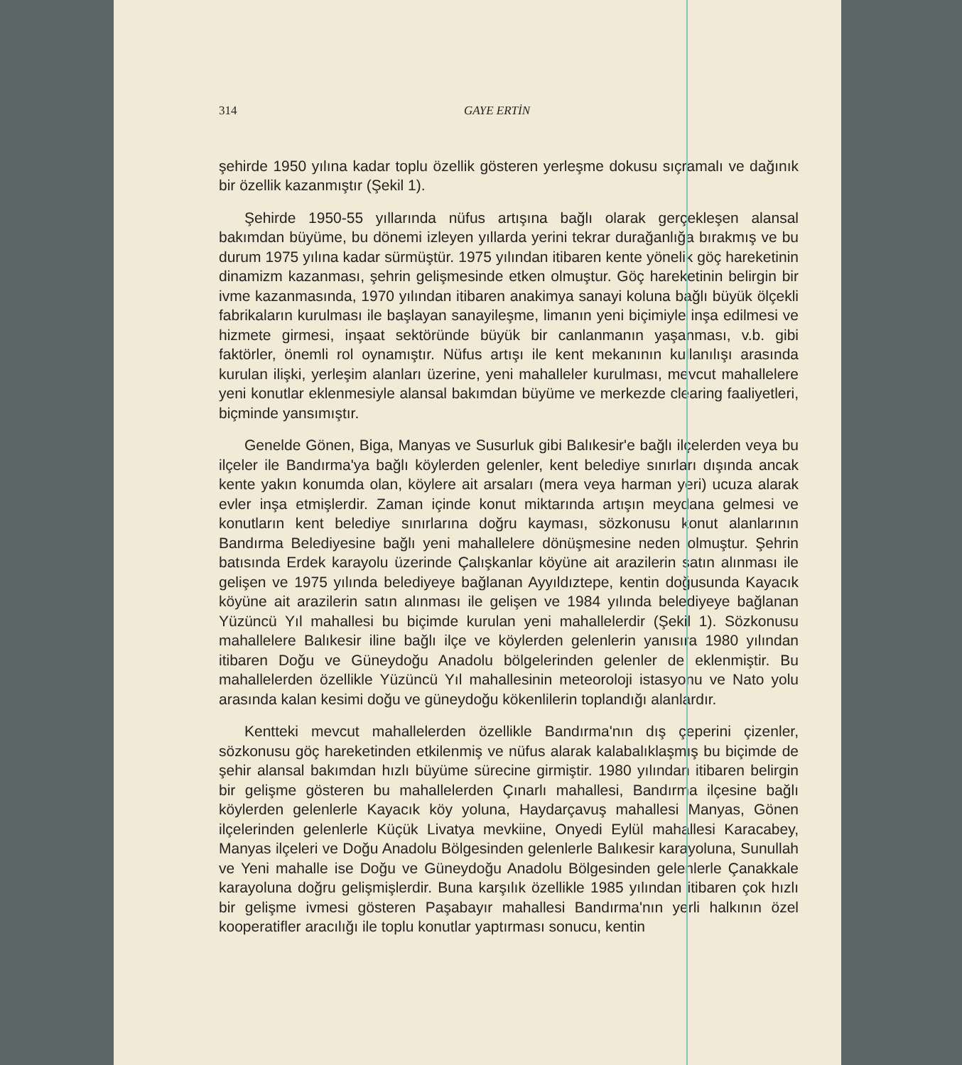314 GAYE ERTİN
şehirde 1950 yılına kadar toplu özellik gösteren yerleşme dokusu sıçramalı ve dağınık bir özellik kazanmıştır (Şekil 1).
Şehirde 1950-55 yıllarında nüfus artışına bağlı olarak gerçekleşen alansal bakımdan büyüme, bu dönemi izleyen yıllarda yerini tekrar durağanlığa bırakmış ve bu durum 1975 yılına kadar sürmüştür. 1975 yılından itibaren kente yönelik göç hareketinin dinamizm kazanması, şehrin gelişmesinde etken olmuştur. Göç hareketinin belirgin bir ivme kazanmasında, 1970 yılından itibaren anakimya sanayi koluna bağlı büyük ölçekli fabrikaların kurulması ile başlayan sanayileşme, limanın yeni biçimiyle inşa edilmesi ve hizmete girmesi, inşaat sektöründe büyük bir canlanmanın yaşanması, v.b. gibi faktörler, önemli rol oynamıştır. Nüfus artışı ile kent mekanının kullanılışı arasında kurulan ilişki, yerleşim alanları üzerine, yeni mahalleler kurulması, mevcut mahallelere yeni konutlar eklenmesiyle alansal bakımdan büyüme ve merkezde clearing faaliyetleri, biçminde yansımıştır.
Genelde Gönen, Biga, Manyas ve Susurluk gibi Balıkesir'e bağlı ilçelerden veya bu ilçeler ile Bandırma'ya bağlı köylerden gelenler, kent belediye sınırları dışında ancak kente yakın konumda olan, köylere ait arsaları (mera veya harman yeri) ucuza alarak evler inşa etmişlerdir. Zaman içinde konut miktarında artışın meydana gelmesi ve konutların kent belediye sınırlarına doğru kayması, sözkonusu konut alanlarının Bandırma Belediyesine bağlı yeni mahallelere dönüşmesine neden olmuştur. Şehrin batısında Erdek karayolu üzerinde Çalışkanlar köyüne ait arazilerin satın alınması ile gelişen ve 1975 yılında belediyeye bağlanan Ayyıldıztepe, kentin doğusunda Kayacık köyüne ait arazilerin satın alınması ile gelişen ve 1984 yılında belediyeye bağlanan Yüzüncü Yıl mahallesi bu biçimde kurulan yeni mahallelerdir (Şekil 1). Sözkonusu mahallelere Balıkesir iline bağlı ilçe ve köylerden gelenlerin yanısıra 1980 yılından itibaren Doğu ve Güneydoğu Anadolu bölgelerinden gelenler de eklenmiştir. Bu mahallelerden özellikle Yüzüncü Yıl mahallesinin meteoroloji istasyonu ve Nato yolu arasında kalan kesimi doğu ve güneydoğu kökenlilerin toplandığı alanlardır.
Kentteki mevcut mahallelerden özellikle Bandırma'nın dış çeperini çizenler, sözkonusu göç hareketinden etkilenmiş ve nüfus alarak kalabalıklaşmış bu biçimde de şehir alansal bakımdan hızlı büyüme sürecine girmiştir. 1980 yılından itibaren belirgin bir gelişme gösteren bu mahallelerden Çınarlı mahallesi, Bandırma ilçesine bağlı köylerden gelenlerle Kayacık köy yoluna, Haydarçavuş mahallesi Manyas, Gönen ilçelerinden gelenlerle Küçük Livatya mevkiine, Onyedi Eylül mahallesi Karacabey, Manyas ilçeleri ve Doğu Anadolu Bölgesinden gelenlerle Balıkesir karayoluna, Sunullah ve Yeni mahalle ise Doğu ve Güneydoğu Anadolu Bölgesinden gelenlerle Çanakkale karayoluna doğru gelişmişlerdir. Buna karşılık özellikle 1985 yılından itibaren çok hızlı bir gelişme ivmesi gösteren Paşabayır mahallesi Bandırma'nın yerli halkının özel kooperatifler aracılığı ile toplu konutlar yaptırması sonucu, kentin